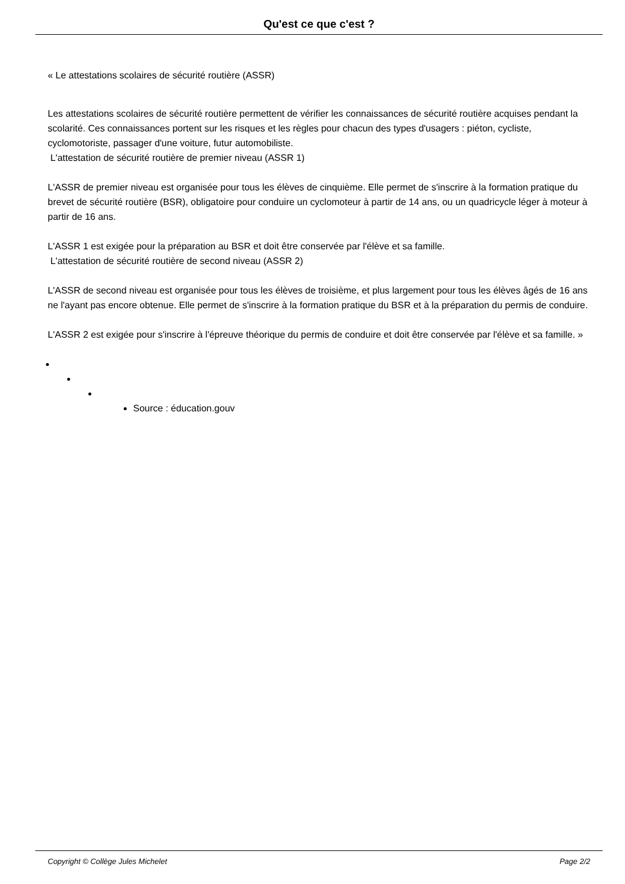Qu'est ce que c'est ?
« Le attestations scolaires de sécurité routière (ASSR)
Les attestations scolaires de sécurité routière permettent de vérifier les connaissances de sécurité routière acquises pendant la scolarité. Ces connaissances portent sur les risques et les règles pour chacun des types d'usagers : piéton, cycliste, cyclomotoriste, passager d'une voiture, futur automobiliste.
L'attestation de sécurité routière de premier niveau (ASSR 1)
L'ASSR de premier niveau est organisée pour tous les élèves de cinquième. Elle permet de s'inscrire à la formation pratique du brevet de sécurité routière (BSR), obligatoire pour conduire un cyclomoteur à partir de 14 ans, ou un quadricycle léger à moteur à partir de 16 ans.
L'ASSR 1 est exigée pour la préparation au BSR et doit être conservée par l'élève et sa famille.
L'attestation de sécurité routière de second niveau (ASSR 2)
L'ASSR de second niveau est organisée pour tous les élèves de troisième, et plus largement pour tous les élèves âgés de 16 ans ne l'ayant pas encore obtenue. Elle permet de s'inscrire à la formation pratique du BSR et à la préparation du permis de conduire.
L'ASSR 2 est exigée pour s'inscrire à l'épreuve théorique du permis de conduire et doit être conservée par l'élève et sa famille. »
Source : éducation.gouv
Copyright © Collège Jules Michelet Page 2/2